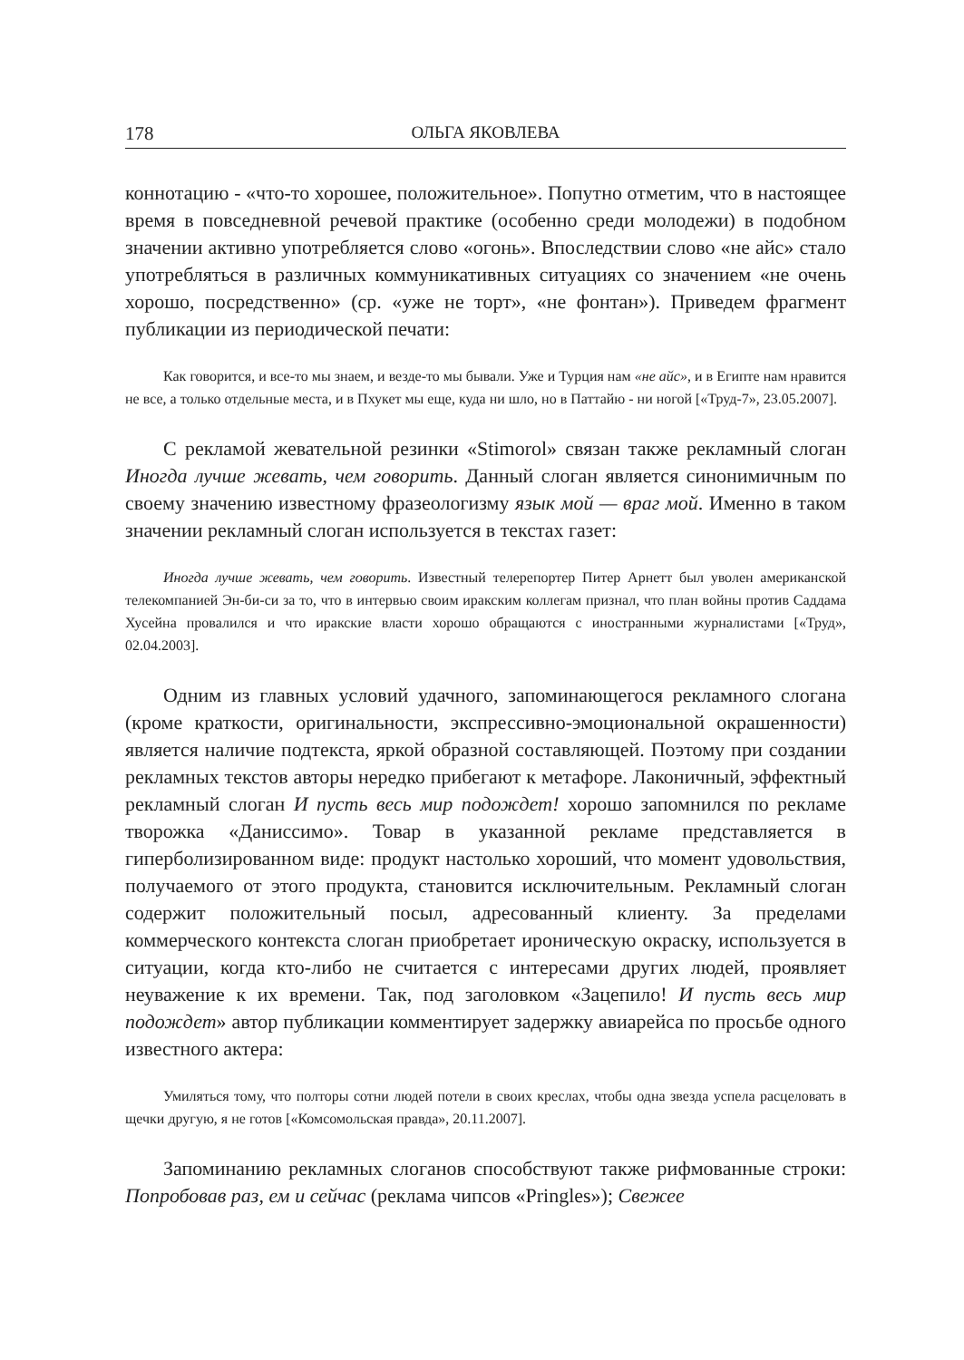178 ОЛЬГА ЯКОВЛЕВА
коннотацию - «что-то хорошее, положительное». Попутно отметим, что в настоящее время в повседневной речевой практике (особенно среди молодежи) в подобном значении активно употребляется слово «огонь». Впоследствии слово «не айс» стало употребляться в различных коммуникативных ситуациях со значением «не очень хорошо, посредственно» (ср. «уже не торт», «не фонтан»). Приведем фрагмент публикации из периодической печати:
Как говорится, и все-то мы знаем, и везде-то мы бывали. Уже и Турция нам «не айс», и в Египте нам нравится не все, а только отдельные места, и в Пхукет мы еще, куда ни шло, но в Паттайю - ни ногой [«Труд-7», 23.05.2007].
С рекламой жевательной резинки «Stimorol» связан также рекламный слоган Иногда лучше жевать, чем говорить. Данный слоган является синонимичным по своему значению известному фразеологизму язык мой — враг мой. Именно в таком значении рекламный слоган используется в текстах газет:
Иногда лучше жевать, чем говорить. Известный телерепортер Питер Арнетт был уволен американской телекомпанией Эн-би-си за то, что в интервью своим иракским коллегам признал, что план войны против Саддама Хусейна провалился и что иракские власти хорошо обращаются с иностранными журналистами [«Труд», 02.04.2003].
Одним из главных условий удачного, запоминающегося рекламного слогана (кроме краткости, оригинальности, экспрессивно-эмоциональной окрашенности) является наличие подтекста, яркой образной составляющей. Поэтому при создании рекламных текстов авторы нередко прибегают к метафоре. Лаконичный, эффектный рекламный слоган И пусть весь мир подождет! хорошо запомнился по рекламе творожка «Даниссимо». Товар в указанной рекламе представляется в гиперболизированном виде: продукт настолько хороший, что момент удовольствия, получаемого от этого продукта, становится исключительным. Рекламный слоган содержит положительный посыл, адресованный клиенту. За пределами коммерческого контекста слоган приобретает ироническую окраску, используется в ситуации, когда кто-либо не считается с интересами других людей, проявляет неуважение к их времени. Так, под заголовком «Зацепило! И пусть весь мир подождет» автор публикации комментирует задержку авиарейса по просьбе одного известного актера:
Умиляться тому, что полторы сотни людей потели в своих креслах, чтобы одна звезда успела расцеловать в щечки другую, я не готов [«Комсомольская правда», 20.11.2007].
Запоминанию рекламных слоганов способствуют также рифмованные строки: Попробовав раз, ем и сейчас (реклама чипсов «Pringles»); Свежее